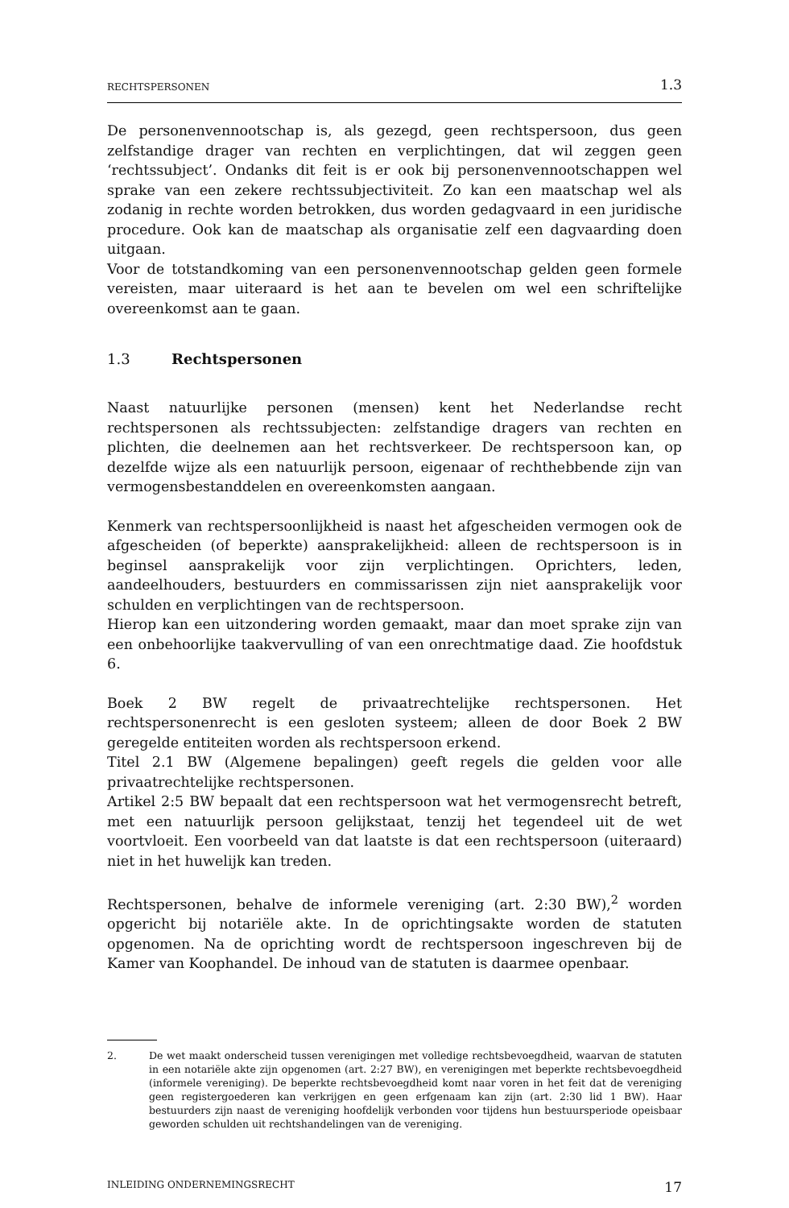RECHTSPERSONEN 1.3
De personenvennootschap is, als gezegd, geen rechtspersoon, dus geen zelfstandige drager van rechten en verplichtingen, dat wil zeggen geen ‘rechtssubject’. Ondanks dit feit is er ook bij personenvennootschappen wel sprake van een zekere rechtssubjectiviteit. Zo kan een maatschap wel als zodanig in rechte worden betrokken, dus worden gedagvaard in een juridische procedure. Ook kan de maatschap als organisatie zelf een dagvaarding doen uitgaan.
Voor de totstandkoming van een personenvennootschap gelden geen formele vereisten, maar uiteraard is het aan te bevelen om wel een schriftelijke overeenkomst aan te gaan.
1.3 Rechtspersonen
Naast natuurlijke personen (mensen) kent het Nederlandse recht rechtspersonen als rechtssubjecten: zelfstandige dragers van rechten en plichten, die deelnemen aan het rechtsverkeer. De rechtspersoon kan, op dezelfde wijze als een natuurlijk persoon, eigenaar of rechthebbende zijn van vermogensbestanddelen en overeenkomsten aangaan.
Kenmerk van rechtspersoonlijkheid is naast het afgescheiden vermogen ook de afgescheiden (of beperkte) aansprakelijkheid: alleen de rechtspersoon is in beginsel aansprakelijk voor zijn verplichtingen. Oprichters, leden, aandeelhouders, bestuurders en commissarissen zijn niet aansprakelijk voor schulden en verplichtingen van de rechtspersoon.
Hierop kan een uitzondering worden gemaakt, maar dan moet sprake zijn van een onbehoorlijke taakvervulling of van een onrechtmatige daad. Zie hoofdstuk 6.
Boek 2 BW regelt de privaatrechtelijke rechtspersonen. Het rechtspersonenrecht is een gesloten systeem; alleen de door Boek 2 BW geregelde entiteiten worden als rechtspersoon erkend.
Titel 2.1 BW (Algemene bepalingen) geeft regels die gelden voor alle privaatrechtelijke rechtspersonen.
Artikel 2:5 BW bepaalt dat een rechtspersoon wat het vermogensrecht betreft, met een natuurlijk persoon gelijkstaat, tenzij het tegendeel uit de wet voortvloeit. Een voorbeeld van dat laatste is dat een rechtspersoon (uiteraard) niet in het huwelijk kan treden.
Rechtspersonen, behalve de informele vereniging (art. 2:30 BW),<sup>2</sup> worden opgericht bij notariële akte. In de oprichtingsakte worden de statuten opgenomen. Na de oprichting wordt de rechtspersoon ingeschreven bij de Kamer van Koophandel. De inhoud van de statuten is daarmee openbaar.
2. De wet maakt onderscheid tussen verenigingen met volledige rechtsbevoegdheid, waarvan de statuten in een notariële akte zijn opgenomen (art. 2:27 BW), en verenigingen met beperkte rechtsbevoegdheid (informele vereniging). De beperkte rechtsbevoegdheid komt naar voren in het feit dat de vereniging geen registergoederen kan verkrijgen en geen erfgenaam kan zijn (art. 2:30 lid 1 BW). Haar bestuurders zijn naast de vereniging hoofdelijk verbonden voor tijdens hun bestuursperiode opeisbaar geworden schulden uit rechtshandelingen van de vereniging.
INLEIDING ONDERNEMINGSRECHT 17